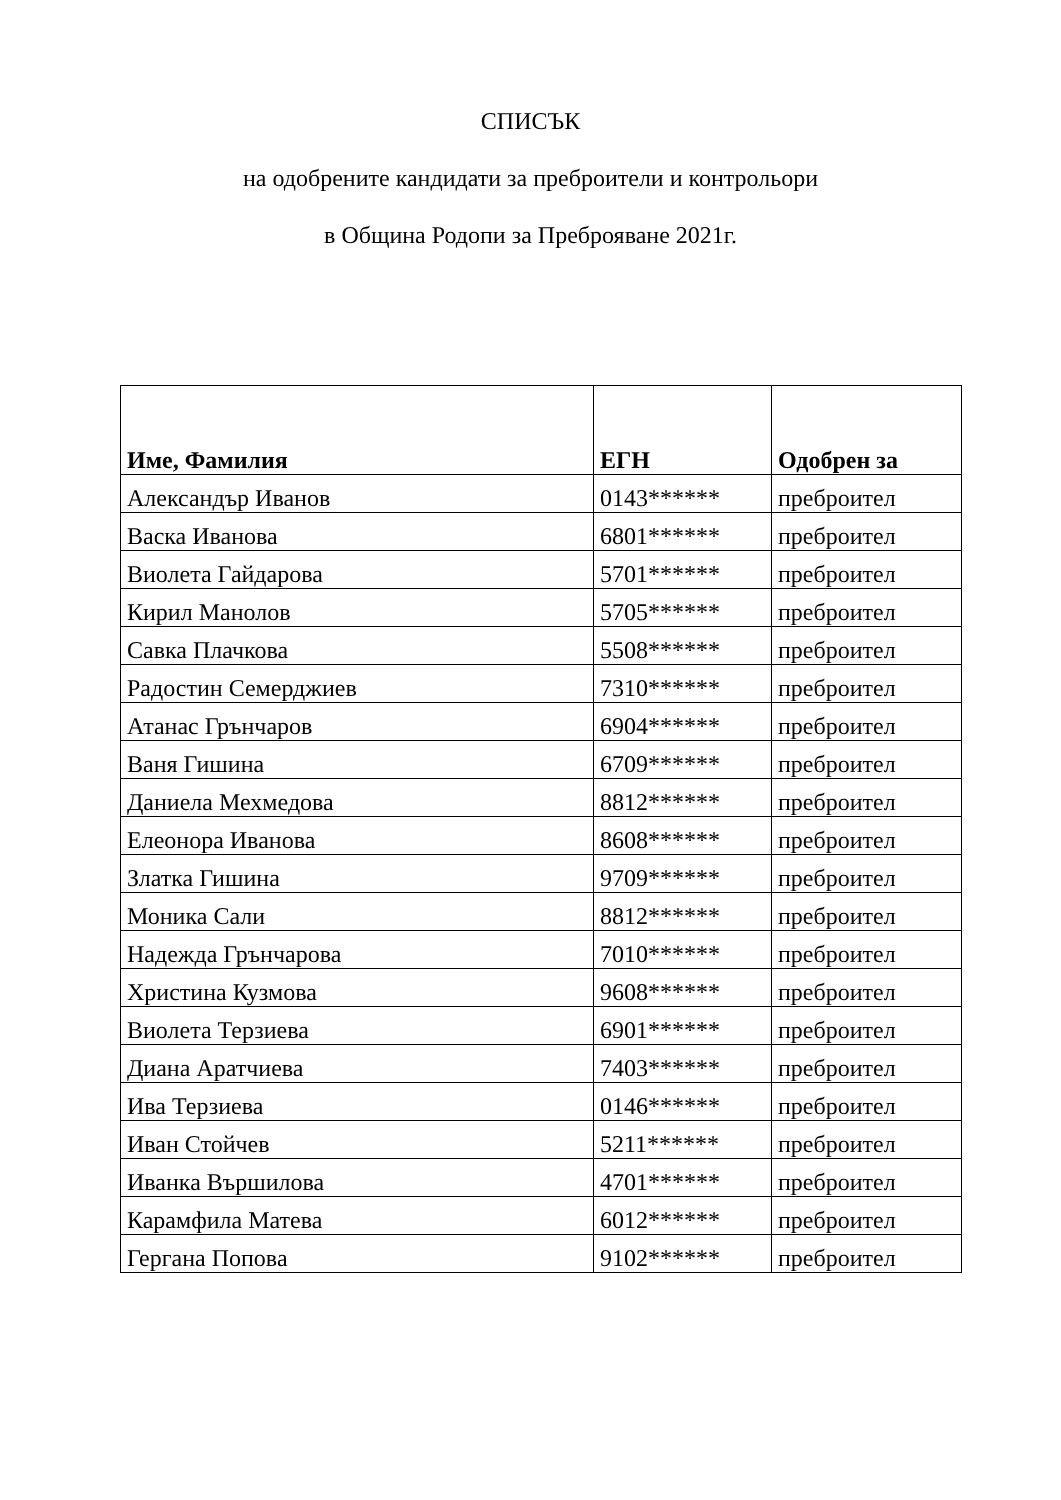СПИСЪК
на одобрените кандидати за преброители и контрольори
в Община Родопи за Преброяване 2021г.
| Име, Фамилия | ЕГН | Одобрен за |
| --- | --- | --- |
| Александър Иванов | 0143****** | преброител |
| Васка Иванова | 6801****** | преброител |
| Виолета Гайдарова | 5701****** | преброител |
| Кирил Манолов | 5705****** | преброител |
| Савка Плачкова | 5508****** | преброител |
| Радостин Семерджиев | 7310****** | преброител |
| Атанас Грънчаров | 6904****** | преброител |
| Ваня Гишина | 6709****** | преброител |
| Даниела Мехмедова | 8812****** | преброител |
| Елеонора Иванова | 8608****** | преброител |
| Златка Гишина | 9709****** | преброител |
| Моника Сали | 8812****** | преброител |
| Надежда Грънчарова | 7010****** | преброител |
| Христина Кузмова | 9608****** | преброител |
| Виолета Терзиева | 6901****** | преброител |
| Диана Аратчиева | 7403****** | преброител |
| Ива Терзиева | 0146****** | преброител |
| Иван Стойчев | 5211****** | преброител |
| Иванка Вършилова | 4701****** | преброител |
| Карамфила Матева | 6012****** | преброител |
| Гергана Попова | 9102****** | преброител |